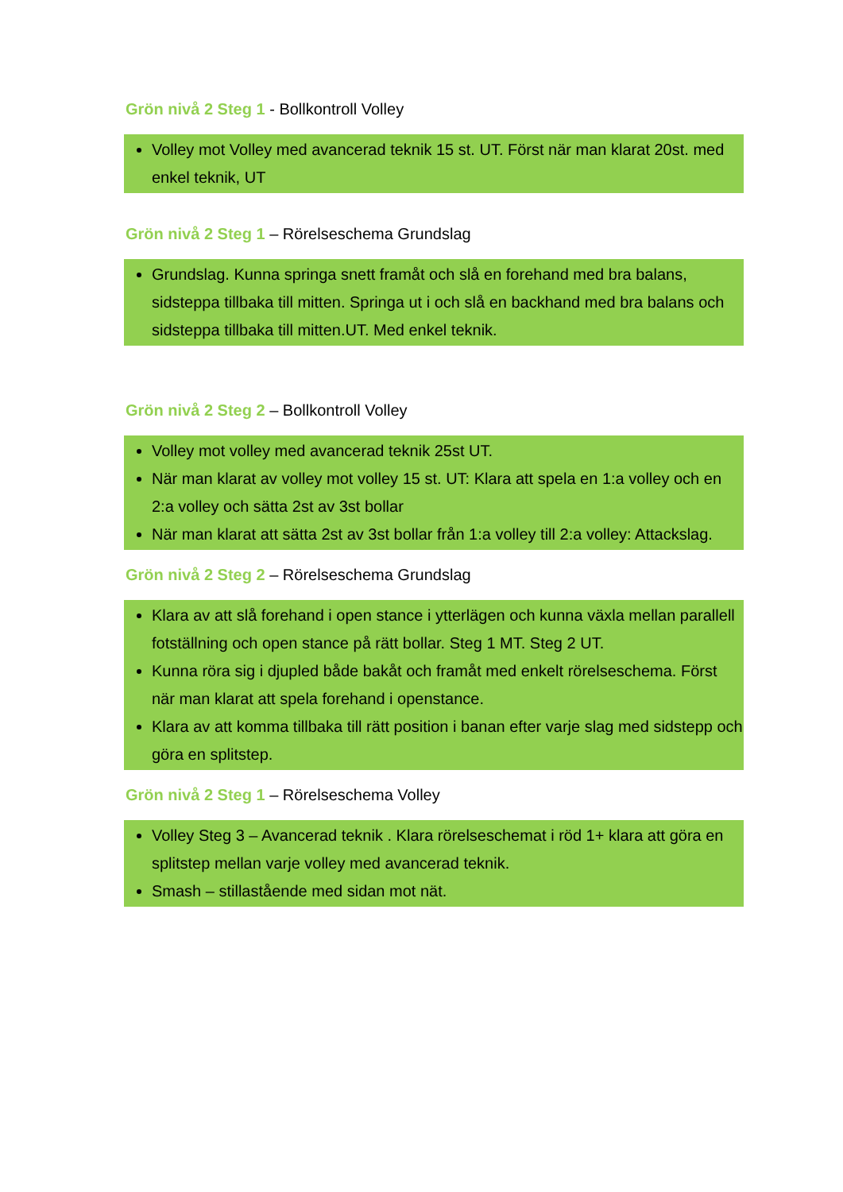Grön nivå 2 Steg 1 - Bollkontroll Volley
Volley mot Volley med avancerad teknik 15 st. UT. Först när man klarat 20st. med enkel teknik, UT
Grön nivå 2 Steg 1 – Rörelseschema Grundslag
Grundslag. Kunna springa snett framåt och slå en forehand med bra balans, sidsteppa tillbaka till mitten. Springa ut i och slå en backhand med bra balans och sidsteppa tillbaka till mitten.UT. Med enkel teknik.
Grön nivå 2 Steg 2 – Bollkontroll Volley
Volley mot volley med avancerad teknik 25st UT.
När man klarat av volley mot volley 15 st. UT: Klara att spela en 1:a volley och en 2:a volley och sätta 2st av 3st bollar
När man klarat att sätta 2st av 3st bollar från 1:a volley till 2:a volley: Attackslag.
Grön nivå 2 Steg 2 – Rörelseschema Grundslag
Klara av att slå forehand i open stance i ytterlägen och kunna växla mellan parallell fotställning och open stance på rätt bollar. Steg 1 MT. Steg 2 UT.
Kunna röra sig i djupled både bakåt och framåt med enkelt rörelseschema. Först när man klarat att spela forehand i openstance.
Klara av att komma tillbaka till rätt position i banan efter varje slag med sidstepp och göra en splitstep.
Grön nivå 2 Steg 1 – Rörelseschema Volley
Volley Steg 3 – Avancerad teknik . Klara rörelseschemat i röd 1+ klara att göra en splitstep mellan varje volley med avancerad teknik.
Smash – stillastående med sidan mot nät.